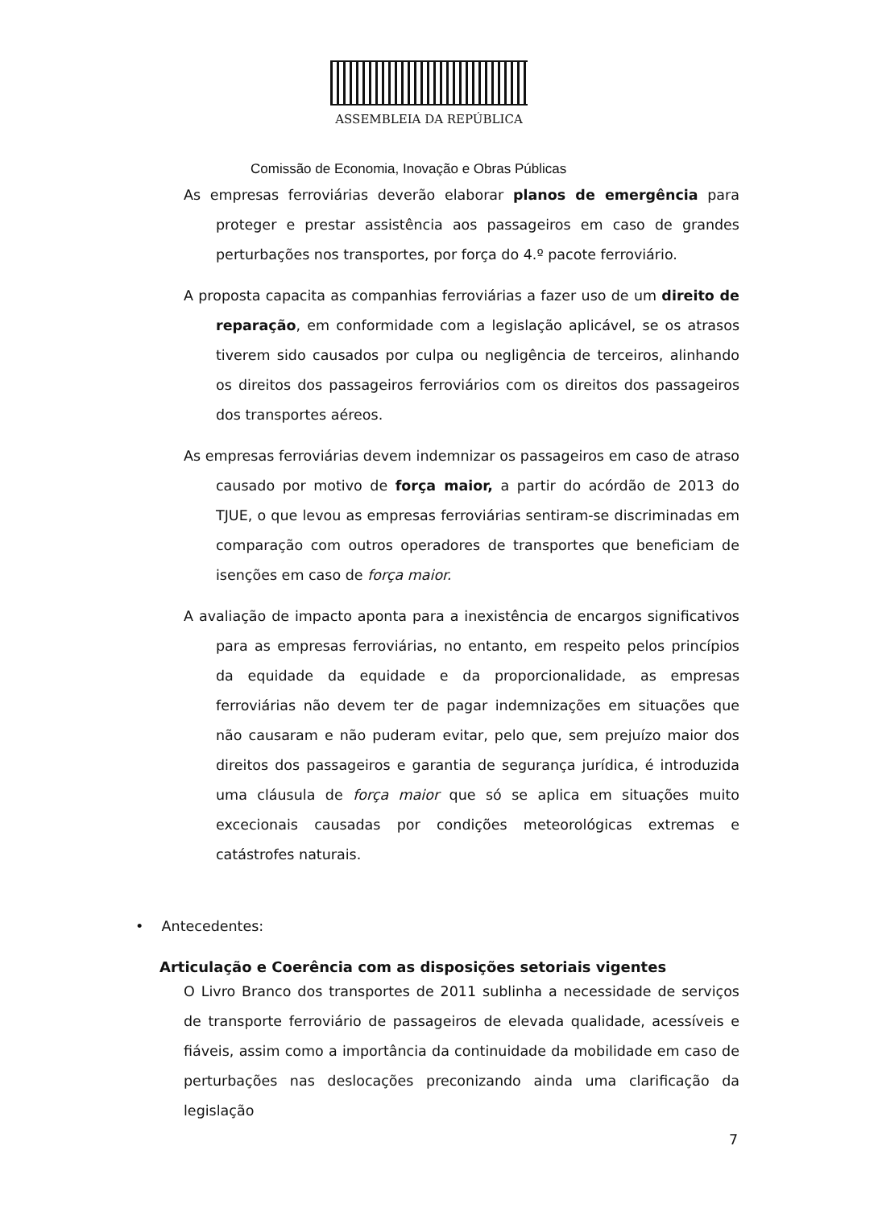ASSEMBLEIA DA REPÚBLICA
Comissão de Economia, Inovação e Obras Públicas
As empresas ferroviárias deverão elaborar planos de emergência para proteger e prestar assistência aos passageiros em caso de grandes perturbações nos transportes, por força do 4.º pacote ferroviário.
A proposta capacita as companhias ferroviárias a fazer uso de um direito de reparação, em conformidade com a legislação aplicável, se os atrasos tiverem sido causados por culpa ou negligência de terceiros, alinhando os direitos dos passageiros ferroviários com os direitos dos passageiros dos transportes aéreos.
As empresas ferroviárias devem indemnizar os passageiros em caso de atraso causado por motivo de força maior, a partir do acórdão de 2013 do TJUE, o que levou as empresas ferroviárias sentiram-se discriminadas em comparação com outros operadores de transportes que beneficiam de isenções em caso de força maior.
A avaliação de impacto aponta para a inexistência de encargos significativos para as empresas ferroviárias, no entanto, em respeito pelos princípios da equidade da equidade e da proporcionalidade, as empresas ferroviárias não devem ter de pagar indemnizações em situações que não causaram e não puderam evitar, pelo que, sem prejuízo maior dos direitos dos passageiros e garantia de segurança jurídica, é introduzida uma cláusula de força maior que só se aplica em situações muito excecionais causadas por condições meteorológicas extremas e catástrofes naturais.
• Antecedentes:
Articulação e Coerência com as disposições setoriais vigentes
O Livro Branco dos transportes de 2011 sublinha a necessidade de serviços de transporte ferroviário de passageiros de elevada qualidade, acessíveis e fiáveis, assim como a importância da continuidade da mobilidade em caso de perturbações nas deslocações preconizando ainda uma clarificação da legislação
7